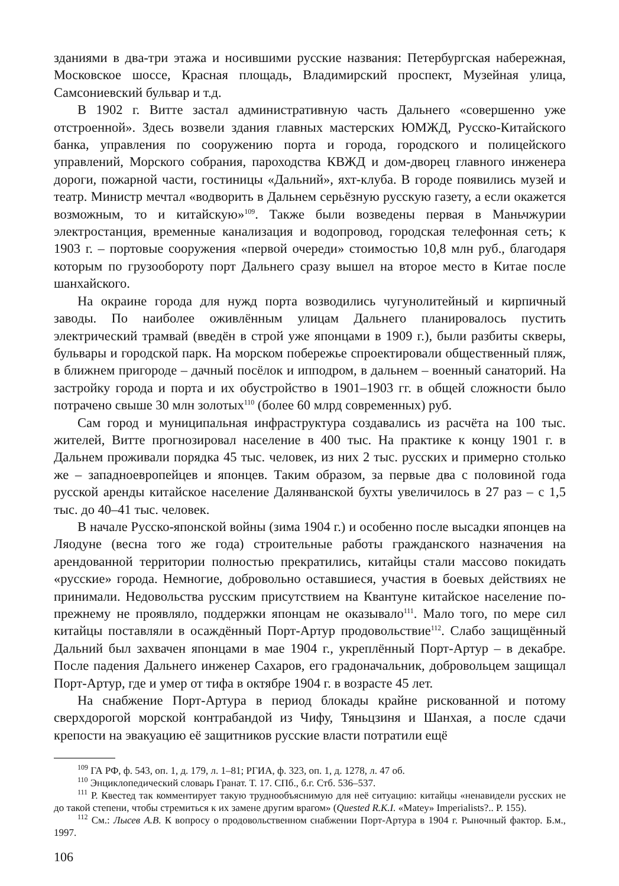зданиями в два-три этажа и носившими русские названия: Петербургская набережная, Московское шоссе, Красная площадь, Владимирский проспект, Музейная улица, Самсониевский бульвар и т.д.
В 1902 г. Витте застал административную часть Дальнего «совершенно уже отстроенной». Здесь возвели здания главных мастерских ЮМЖД, Русско-Китайского банка, управления по сооружению порта и города, городского и полицейского управлений, Морского собрания, пароходства КВЖД и дом-дворец главного инженера дороги, пожарной части, гостиницы «Дальний», яхт-клуба. В городе появились музей и театр. Министр мечтал «водворить в Дальнем серьёзную русскую газету, а если окажется возможным, то и китайскую»<sup>109</sup>. Также были возведены первая в Маньчжурии электростанция, временные канализация и водопровод, городская телефонная сеть; к 1903 г. – портовые сооружения «первой очереди» стоимостью 10,8 млн руб., благодаря которым по грузообороту порт Дальнего сразу вышел на второе место в Китае после шанхайского.
На окраине города для нужд порта возводились чугунолитейный и кирпичный заводы. По наиболее оживлённым улицам Дальнего планировалось пустить электрический трамвай (введён в строй уже японцами в 1909 г.), были разбиты скверы, бульвары и городской парк. На морском побережье спроектировали общественный пляж, в ближнем пригороде – дачный посёлок и ипподром, в дальнем – военный санаторий. На застройку города и порта и их обустройство в 1901–1903 гг. в общей сложности было потрачено свыше 30 млн золотых<sup>110</sup> (более 60 млрд современных) руб.
Сам город и муниципальная инфраструктура создавались из расчёта на 100 тыс. жителей, Витте прогнозировал население в 400 тыс. На практике к концу 1901 г. в Дальнем проживали порядка 45 тыс. человек, из них 2 тыс. русских и примерно столько же – западноевропейцев и японцев. Таким образом, за первые два с половиной года русской аренды китайское население Далянванской бухты увеличилось в 27 раз – с 1,5 тыс. до 40–41 тыс. человек.
В начале Русско-японской войны (зима 1904 г.) и особенно после высадки японцев на Ляодуне (весна того же года) строительные работы гражданского назначения на арендованной территории полностью прекратились, китайцы стали массово покидать «русские» города. Немногие, добровольно оставшиеся, участия в боевых действиях не принимали. Недовольства русским присутствием на Квантуне китайское население по-прежнему не проявляло, поддержки японцам не оказывало<sup>111</sup>. Мало того, по мере сил китайцы поставляли в осаждённый Порт-Артур продовольствие<sup>112</sup>. Слабо защищённый Дальний был захвачен японцами в мае 1904 г., укреплённый Порт-Артур – в декабре. После падения Дальнего инженер Сахаров, его градоначальник, добровольцем защищал Порт-Артур, где и умер от тифа в октябре 1904 г. в возрасте 45 лет.
На снабжение Порт-Артура в период блокады крайне рискованной и потому сверхдорогой морской контрабандой из Чифу, Тяньцзиня и Шанхая, а после сдачи крепости на эвакуацию её защитников русские власти потратили ещё
<sup>109</sup> ГА РФ, ф. 543, оп. 1, д. 179, л. 1–81; РГИА, ф. 323, оп. 1, д. 1278, л. 47 об.
<sup>110</sup> Энциклопедический словарь Гранат. Т. 17. СПб., б.г. Стб. 536–537.
<sup>111</sup> Р. Квестед так комментирует такую труднообъяснимую для неё ситуацию: китайцы «ненавидели русских не до такой степени, чтобы стремиться к их замене другим врагом» (Quested R.K.I. «Matey» Imperialists?.. P. 155).
<sup>112</sup> См.: Лысев А.В. К вопросу о продовольственном снабжении Порт-Артура в 1904 г. Рыночный фактор. Б.м., 1997.
106